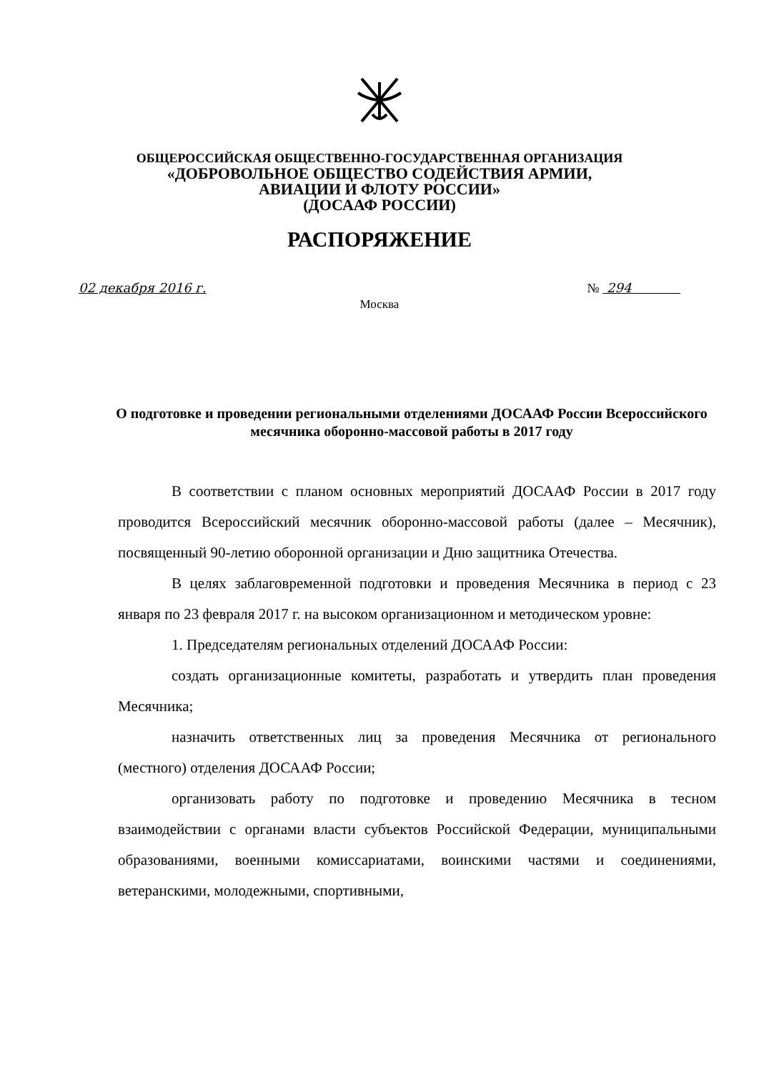ОБЩЕРОССИЙСКАЯ ОБЩЕСТВЕННО-ГОСУДАРСТВЕННАЯ ОРГАНИЗАЦИЯ
«ДОБРОВОЛЬНОЕ ОБЩЕСТВО СОДЕЙСТВИЯ АРМИИ,
АВИАЦИИ И ФЛОТУ РОССИИ»
(ДОСААФ РОССИИ)
РАСПОРЯЖЕНИЕ
02 декабря 2016 г. № 294
Москва
О подготовке и проведении региональными отделениями ДОСААФ России Всероссийского месячника оборонно-массовой работы в 2017 году
В соответствии с планом основных мероприятий ДОСААФ России в 2017 году проводится Всероссийский месячник оборонно-массовой работы (далее – Месячник), посвященный 90-летию оборонной организации и Дню защитника Отечества.
В целях заблаговременной подготовки и проведения Месячника в период с 23 января по 23 февраля 2017 г. на высоком организационном и методическом уровне:
1. Председателям региональных отделений ДОСААФ России:
создать организационные комитеты, разработать и утвердить план проведения Месячника;
назначить ответственных лиц за проведения Месячника от регионального (местного) отделения ДОСААФ России;
организовать работу по подготовке и проведению Месячника в тесном взаимодействии с органами власти субъектов Российской Федерации, муниципальными образованиями, военными комиссариатами, воинскими частями и соединениями, ветеранскими, молодежными, спортивными,